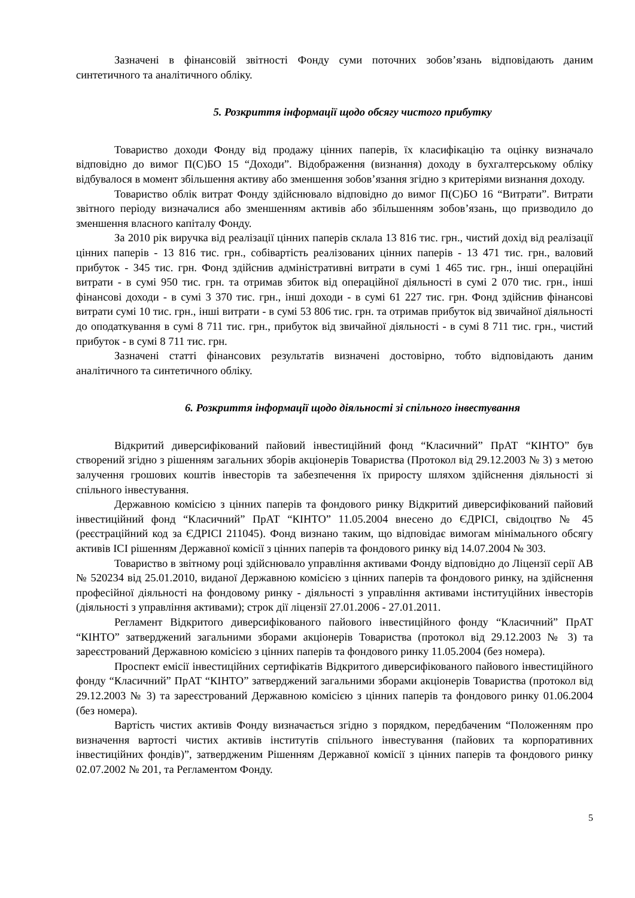Зазначені в фінансовій звітності Фонду суми поточних зобов’язань відповідають даним синтетичного та аналітичного обліку.
5. Розкриття інформації щодо обсягу чистого прибутку
Товариство доходи Фонду від продажу цінних паперів, їх класифікацію та оцінку визначало відповідно до вимог П(С)БО 15 “Доходи”. Відображення (визнання) доходу в бухгалтерському обліку відбувалося в момент збільшення активу або зменшення зобов’язання згідно з критеріями визнання доходу.
Товариство облік витрат Фонду здійснювало відповідно до вимог П(С)БО 16 “Витрати”. Витрати звітного періоду визначалися або зменшенням активів або збільшенням зобов’язань, що призводило до зменшення власного капіталу Фонду.
За 2010 рік виручка від реалізації цінних паперів склала 13 816 тис. грн., чистий дохід від реалізації цінних паперів - 13 816 тис. грн., собівартість реалізованих цінних паперів - 13 471 тис. грн., валовий прибуток - 345 тис. грн. Фонд здійснив адміністративні витрати в сумі 1 465 тис. грн., інші операційні витрати - в сумі 950 тис. грн. та отримав збиток від операційної діяльності в сумі 2 070 тис. грн., інші фінансові доходи - в сумі 3 370 тис. грн., інші доходи - в сумі 61 227 тис. грн. Фонд здійснив фінансові витрати сумі 10 тис. грн., інші витрати - в сумі 53 806 тис. грн. та отримав прибуток від звичайної діяльності до оподаткування в сумі 8 711 тис. грн., прибуток від звичайної діяльності - в сумі 8 711 тис. грн., чистий прибуток - в сумі 8 711 тис. грн.
Зазначені статті фінансових результатів визначені достовірно, тобто відповідають даним аналітичного та синтетичного обліку.
6. Розкриття інформації щодо діяльності зі спільного інвестування
Відкритий диверсифікований пайовий інвестиційний фонд “Класичний” ПрАТ “КІНТО” був створений згідно з рішенням загальних зборів акціонерів Товариства (Протокол від 29.12.2003 № 3) з метою залучення грошових коштів інвесторів та забезпечення їх приросту шляхом здійснення діяльності зі спільного інвестування.
Державною комісією з цінних паперів та фондового ринку Відкритий диверсифікований пайовий інвестиційний фонд “Класичний” ПрАТ “КІНТО” 11.05.2004 внесено до ЄДРІСІ, свідоцтво № 45 (реєстраційний код за ЄДРІСІ 211045). Фонд визнано таким, що відповідає вимогам мінімального обсягу активів ІСІ рішенням Державної комісії з цінних паперів та фондового ринку від 14.07.2004 № 303.
Товариство в звітному році здійснювало управління активами Фонду відповідно до Ліцензії серії АВ № 520234 від 25.01.2010, виданої Державною комісією з цінних паперів та фондового ринку, на здійснення професійної діяльності на фондовому ринку - діяльності з управління активами інституційних інвесторів (діяльності з управління активами); строк дії ліцензії 27.01.2006 - 27.01.2011.
Регламент Відкритого диверсифікованого пайового інвестиційного фонду “Класичний” ПрАТ “КІНТО” затверджений загальними зборами акціонерів Товариства (протокол від 29.12.2003 № 3) та зареєстрований Державною комісією з цінних паперів та фондового ринку 11.05.2004 (без номера).
Проспект емісії інвестиційних сертифікатів Відкритого диверсифікованого пайового інвестиційного фонду “Класичний” ПрАТ “КІНТО” затверджений загальними зборами акціонерів Товариства (протокол від 29.12.2003 № 3) та зареєстрований Державною комісією з цінних паперів та фондового ринку 01.06.2004 (без номера).
Вартість чистих активів Фонду визначається згідно з порядком, передбаченим “Положенням про визначення вартості чистих активів інститутів спільного інвестування (пайових та корпоративних інвестиційних фондів)”, затвердженим Рішенням Державної комісії з цінних паперів та фондового ринку 02.07.2002 № 201, та Регламентом Фонду.
5